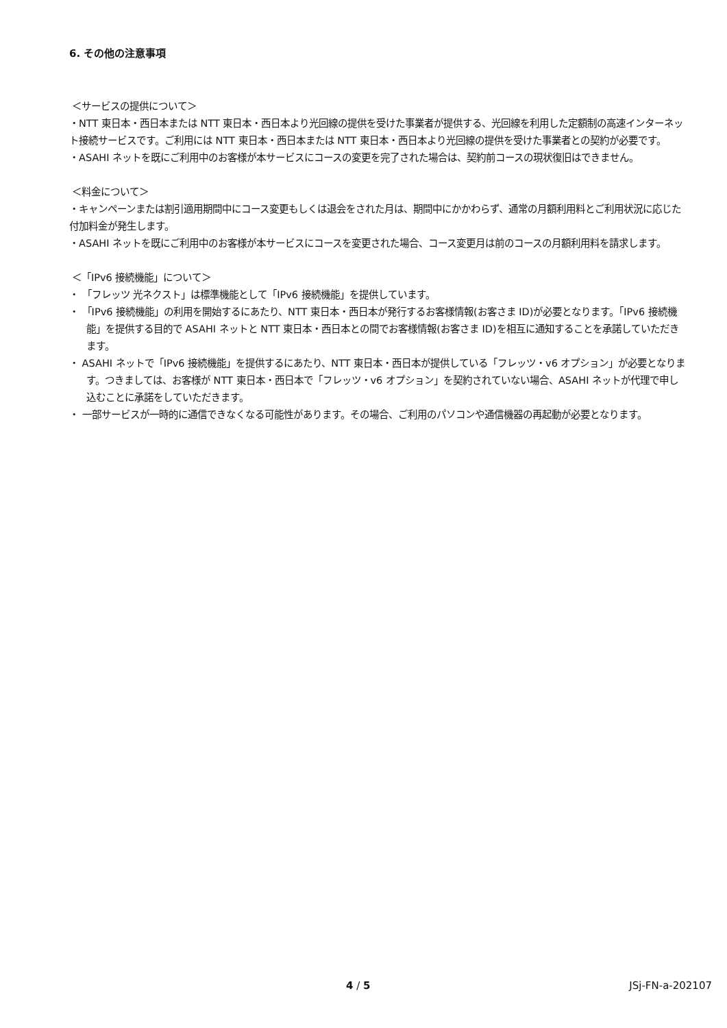6. その他の注意事項
＜サービスの提供について＞
・NTT 東日本・西日本または NTT 東日本・西日本より光回線の提供を受けた事業者が提供する、光回線を利用した定額制の高速インターネット接続サービスです。ご利用には NTT 東日本・西日本または NTT 東日本・西日本より光回線の提供を受けた事業者との契約が必要です。
・ASAHI ネットを既にご利用中のお客様が本サービスにコースの変更を完了された場合は、契約前コースの現状復旧はできません。
＜料金について＞
・キャンペーンまたは割引適用期間中にコース変更もしくは退会をされた月は、期間中にかかわらず、通常の月額利用料とご利用状況に応じた付加料金が発生します。
・ASAHI ネットを既にご利用中のお客様が本サービスにコースを変更された場合、コース変更月は前のコースの月額利用料を請求します。
＜「IPv6 接続機能」について＞
・ 「フレッツ 光ネクスト」は標準機能として「IPv6 接続機能」を提供しています。
・ 「IPv6 接続機能」の利用を開始するにあたり、NTT 東日本・西日本が発行するお客様情報(お客さま ID)が必要となります。「IPv6 接続機能」を提供する目的で ASAHI ネットと NTT 東日本・西日本との間でお客様情報(お客さま ID)を相互に通知することを承諾していただきます。
・ ASAHI ネットで「IPv6 接続機能」を提供するにあたり、NTT 東日本・西日本が提供している「フレッツ・v6 オプション」が必要となります。つきましては、お客様が NTT 東日本・西日本で「フレッツ・v6 オプション」を契約されていない場合、ASAHI ネットが代理で申し込むことに承諾をしていただきます。
・ 一部サービスが一時的に通信できなくなる可能性があります。その場合、ご利用のパソコンや通信機器の再起動が必要となります。
4 / 5 JSj-FN-a-202107